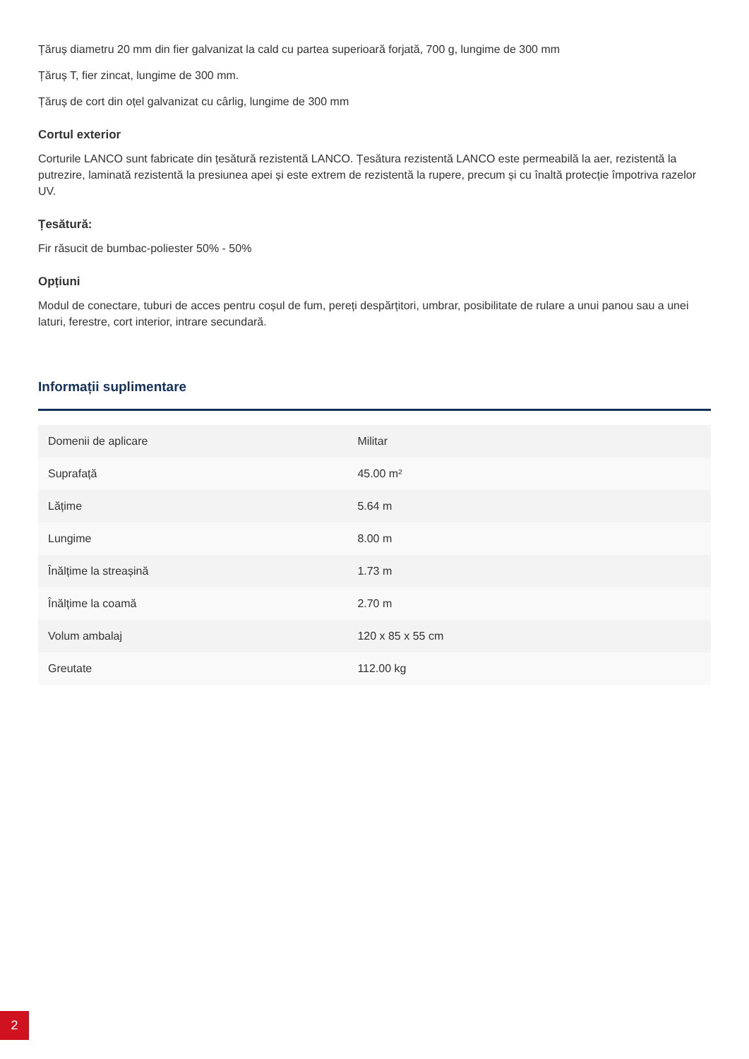Țăruș diametru 20 mm din fier galvanizat la cald cu partea superioară forjată, 700 g, lungime de 300 mm
Țăruș T, fier zincat, lungime de 300 mm.
Țăruș de cort din oțel galvanizat cu cârlig, lungime de 300 mm
Cortul exterior
Corturile LANCO sunt fabricate din țesătură rezistentă LANCO. Țesătura rezistentă LANCO este permeabilă la aer, rezistentă la putrezire, laminată rezistentă la presiunea apei și este extrem de rezistentă la rupere, precum și cu înaltă protecție împotriva razelor UV.
Țesătură:
Fir răsucit de bumbac-poliester 50% - 50%
Opțiuni
Modul de conectare, tuburi de acces pentru coșul de fum, pereți despărțitori, umbrar, posibilitate de rulare a unui panou sau a unei laturi, ferestre, cort interior, intrare secundară.
Informații suplimentare
| Domenii de aplicare | Militar |
| Suprafață | 45.00 m² |
| Lățime | 5.64 m |
| Lungime | 8.00 m |
| Înălțime la streașină | 1.73 m |
| Înălțime la coamă | 2.70 m |
| Volum ambalaj | 120 x 85 x 55 cm |
| Greutate | 112.00 kg |
2